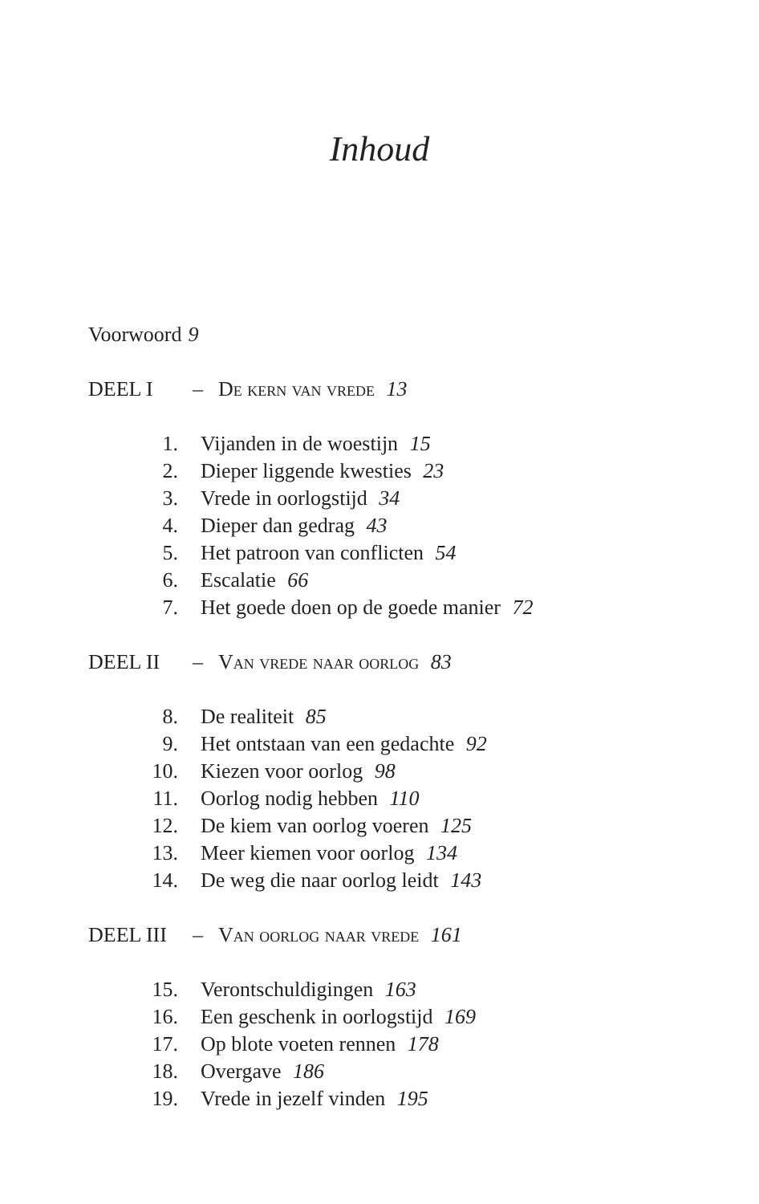Inhoud
Voorwoord 9
DEEL I – De kern van vrede 13
1. Vijanden in de woestijn 15
2. Dieper liggende kwesties 23
3. Vrede in oorlogstijd 34
4. Dieper dan gedrag 43
5. Het patroon van conflicten 54
6. Escalatie 66
7. Het goede doen op de goede manier 72
DEEL II – Van vrede naar oorlog 83
8. De realiteit 85
9. Het ontstaan van een gedachte 92
10. Kiezen voor oorlog 98
11. Oorlog nodig hebben 110
12. De kiem van oorlog voeren 125
13. Meer kiemen voor oorlog 134
14. De weg die naar oorlog leidt 143
DEEL III – Van oorlog naar vrede 161
15. Verontschuldigingen 163
16. Een geschenk in oorlogstijd 169
17. Op blote voeten rennen 178
18. Overgave 186
19. Vrede in jezelf vinden 195